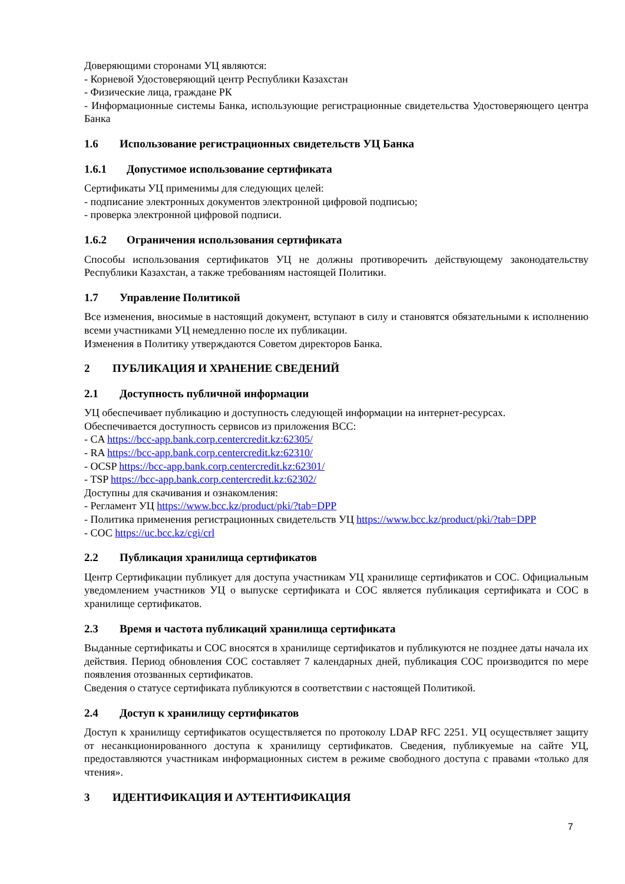Доверяющими сторонами УЦ являются:
- Корневой Удостоверяющий центр Республики Казахстан
- Физические лица, граждане РК
- Информационные системы Банка, использующие регистрационные свидетельства Удостоверяющего центра Банка
1.6 Использование регистрационных свидетельств УЦ Банка
1.6.1 Допустимое использование сертификата
Сертификаты УЦ применимы для следующих целей:
- подписание электронных документов электронной цифровой подписью;
- проверка электронной цифровой подписи.
1.6.2 Ограничения использования сертификата
Способы использования сертификатов УЦ не должны противоречить действующему законодательству Республики Казахстан, а также требованиям настоящей Политики.
1.7 Управление Политикой
Все изменения, вносимые в настоящий документ, вступают в силу и становятся обязательными к исполнению всеми участниками УЦ немедленно после их публикации.
Изменения в Политику утверждаются Советом директоров Банка.
2 ПУБЛИКАЦИЯ И ХРАНЕНИЕ СВЕДЕНИЙ
2.1 Доступность публичной информации
УЦ обеспечивает публикацию и доступность следующей информации на интернет-ресурсах.
Обеспечивается доступность сервисов из приложения BCC:
- CA https://bcc-app.bank.corp.centercredit.kz:62305/
- RA https://bcc-app.bank.corp.centercredit.kz:62310/
- OCSP https://bcc-app.bank.corp.centercredit.kz:62301/
- TSP https://bcc-app.bank.corp.centercredit.kz:62302/
Доступны для скачивания и ознакомления:
- Регламент УЦ https://www.bcc.kz/product/pki/?tab=DPP
- Политика применения регистрационных свидетельств УЦ https://www.bcc.kz/product/pki/?tab=DPP
- СОС https://uc.bcc.kz/cgi/crl
2.2 Публикация хранилища сертификатов
Центр Сертификации публикует для доступа участникам УЦ хранилище сертификатов и СОС. Официальным уведомлением участников УЦ о выпуске сертификата и СОС является публикация сертификата и СОС в хранилище сертификатов.
2.3 Время и частота публикаций хранилища сертификата
Выданные сертификаты и СОС вносятся в хранилище сертификатов и публикуются не позднее даты начала их действия. Период обновления СОС составляет 7 календарных дней, публикация СОС производится по мере появления отозванных сертификатов.
Сведения о статусе сертификата публикуются в соответствии с настоящей Политикой.
2.4 Доступ к хранилищу сертификатов
Доступ к хранилищу сертификатов осуществляется по протоколу LDAP RFC 2251. УЦ осуществляет защиту от несанкционированного доступа к хранилищу сертификатов. Сведения, публикуемые на сайте УЦ, предоставляются участникам информационных систем в режиме свободного доступа с правами «только для чтения».
3 ИДЕНТИФИКАЦИЯ И АУТЕНТИФИКАЦИЯ
7